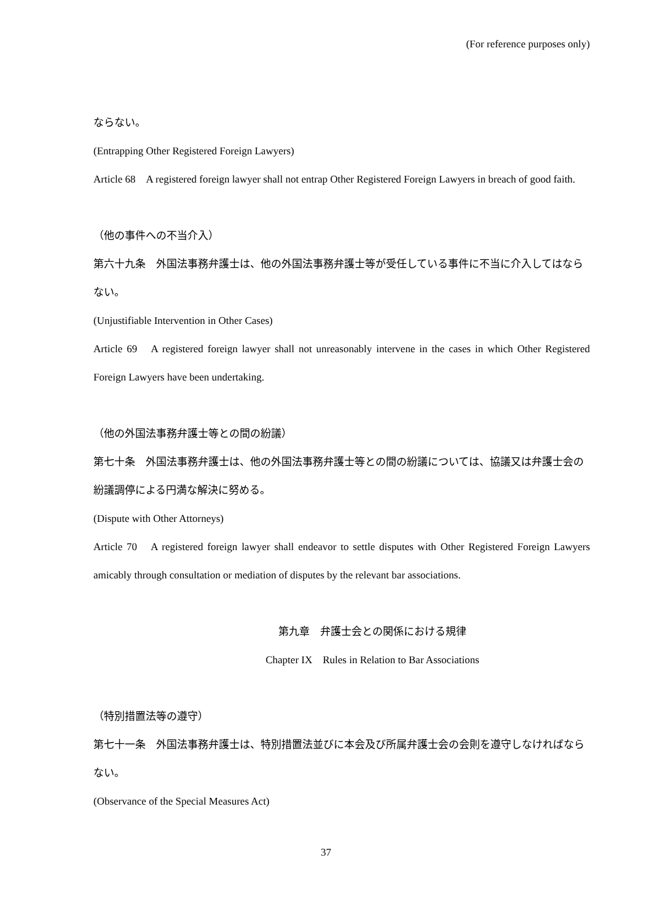(For reference purposes only)
ならない。
(Entrapping Other Registered Foreign Lawyers)
Article 68　A registered foreign lawyer shall not entrap Other Registered Foreign Lawyers in breach of good faith.
（他の事件への不当介入）
第六十九条　外国法事務弁護士は、他の外国法事務弁護士等が受任している事件に不当に介入してはならない。
(Unjustifiable Intervention in Other Cases)
Article 69　A registered foreign lawyer shall not unreasonably intervene in the cases in which Other Registered Foreign Lawyers have been undertaking.
（他の外国法事務弁護士等との間の紛議）
第七十条　外国法事務弁護士は、他の外国法事務弁護士等との間の紛議については、協議又は弁護士会の紛議調停による円満な解決に努める。
(Dispute with Other Attorneys)
Article 70　A registered foreign lawyer shall endeavor to settle disputes with Other Registered Foreign Lawyers amicably through consultation or mediation of disputes by the relevant bar associations.
第九章　弁護士会との関係における規律
Chapter IX　Rules in Relation to Bar Associations
（特別措置法等の遵守）
第七十一条　外国法事務弁護士は、特別措置法並びに本会及び所属弁護士会の会則を遵守しなければならない。
(Observance of the Special Measures Act)
37